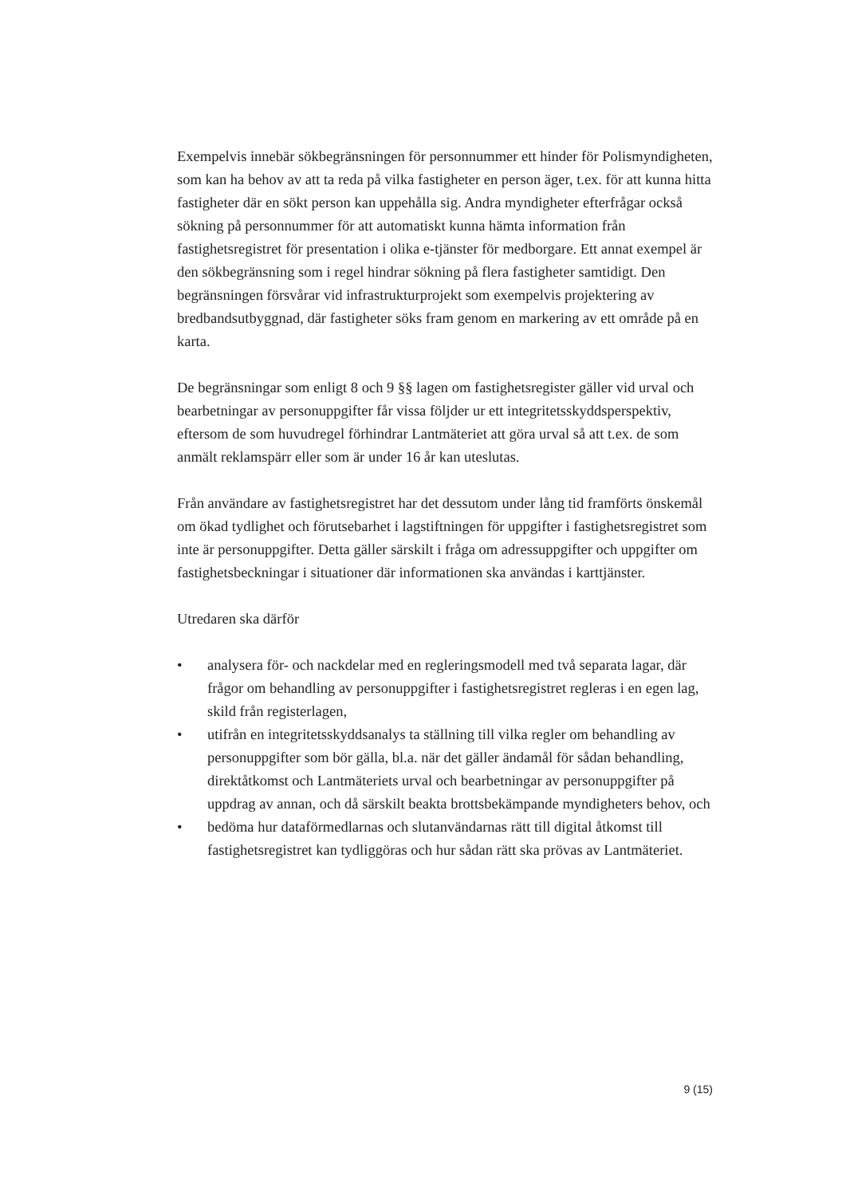Exempelvis innebär sökbegränsningen för personnummer ett hinder för Polismyndigheten, som kan ha behov av att ta reda på vilka fastigheter en person äger, t.ex. för att kunna hitta fastigheter där en sökt person kan uppehålla sig. Andra myndigheter efterfrågar också sökning på personnummer för att automatiskt kunna hämta information från fastighetsregistret för presentation i olika e-tjänster för medborgare. Ett annat exempel är den sökbegränsning som i regel hindrar sökning på flera fastigheter samtidigt. Den begränsningen försvårar vid infrastrukturprojekt som exempelvis projektering av bredbandsutbyggnad, där fastigheter söks fram genom en markering av ett område på en karta.
De begränsningar som enligt 8 och 9 §§ lagen om fastighetsregister gäller vid urval och bearbetningar av personuppgifter får vissa följder ur ett integritetsskyddsperspektiv, eftersom de som huvudregel förhindrar Lantmäteriet att göra urval så att t.ex. de som anmält reklamspärr eller som är under 16 år kan uteslutas.
Från användare av fastighetsregistret har det dessutom under lång tid framförts önskemål om ökad tydlighet och förutsebarhet i lagstiftningen för uppgifter i fastighetsregistret som inte är personuppgifter. Detta gäller särskilt i fråga om adressuppgifter och uppgifter om fastighetsbeckningar i situationer där informationen ska användas i karttjänster.
Utredaren ska därför
• analysera för- och nackdelar med en regleringsmodell med två separata lagar, där frågor om behandling av personuppgifter i fastighetsregistret regleras i en egen lag, skild från registerlagen,
• utifrån en integritetsskyddsanalys ta ställning till vilka regler om behandling av personuppgifter som bör gälla, bl.a. när det gäller ändamål för sådan behandling, direktåtkomst och Lantmäteriets urval och bearbetningar av personuppgifter på uppdrag av annan, och då särskilt beakta brottsbekämpande myndigheters behov, och
• bedöma hur dataförmedlarnas och slutanvändarnas rätt till digital åtkomst till fastighetsregistret kan tydliggöras och hur sådan rätt ska prövas av Lantmäteriet.
9 (15)